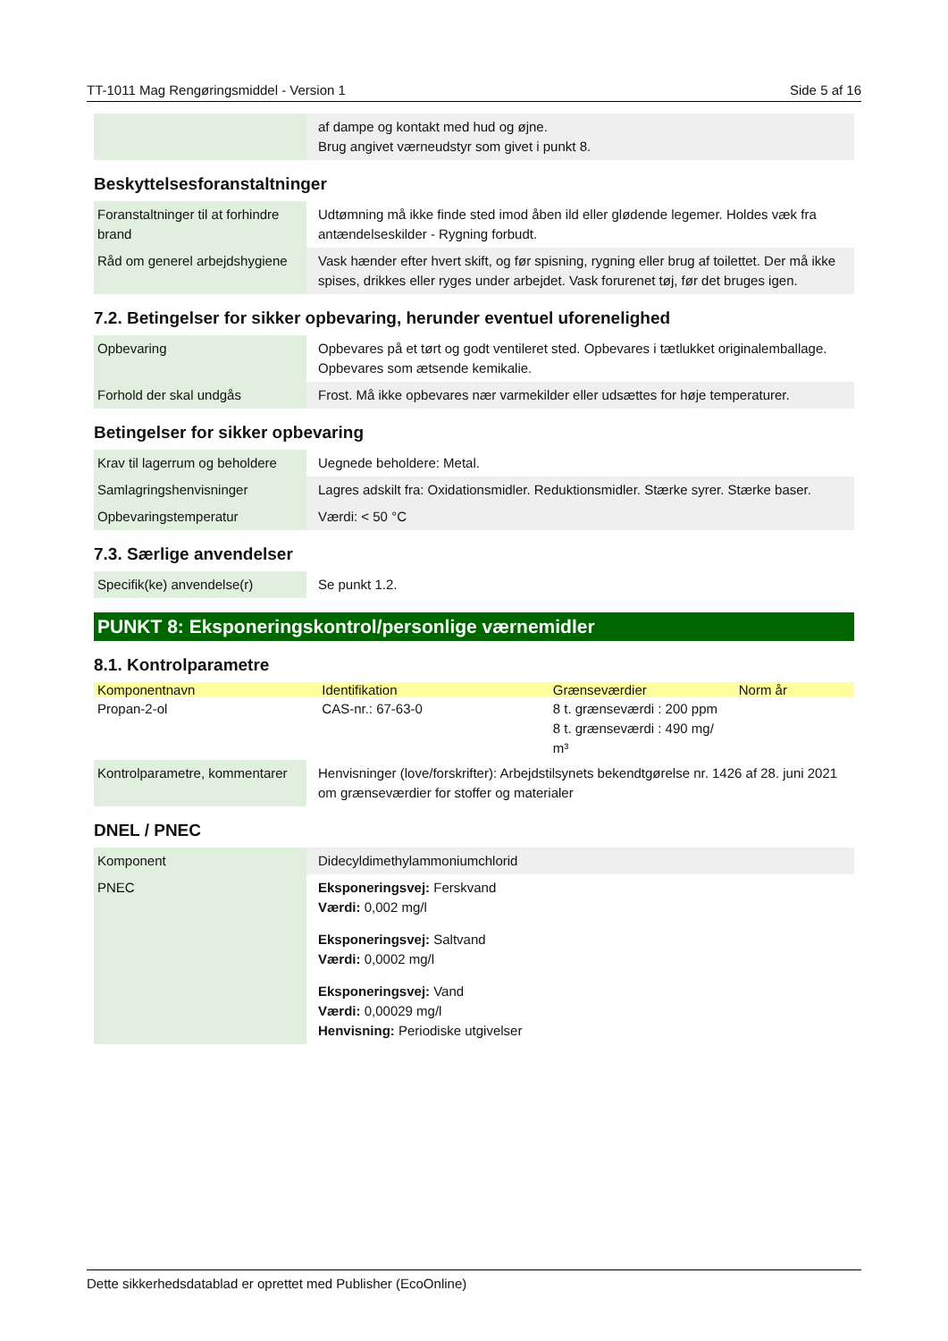TT-1011 Mag Rengøringsmiddel - Version 1 Side 5 af 16
| | af dampe og kontakt med hud og øjne. Brug angivet værneudstyr som givet i punkt 8. |
Beskyttelsesforanstaltninger
| Foranstaltninger til at forhindre brand | Udtømning må ikke finde sted imod åben ild eller glødende legemer. Holdes væk fra antændelseskilder - Rygning forbudt. |
| Råd om generel arbejdshygiene | Vask hænder efter hvert skift, og før spisning, rygning eller brug af toilettet. Der må ikke spises, drikkes eller ryges under arbejdet. Vask forurenet tøj, før det bruges igen. |
7.2. Betingelser for sikker opbevaring, herunder eventuel uforenelighed
| Opbevaring | Opbevares på et tørt og godt ventileret sted. Opbevares i tætlukket originalemballage. Opbevares som ætsende kemikalie. |
| Forhold der skal undgås | Frost. Må ikke opbevares nær varmekilder eller udsættes for høje temperaturer. |
Betingelser for sikker opbevaring
| Krav til lagerrum og beholdere | Uegnede beholdere: Metal. |
| Samlagringshenvisninger | Lagres adskilt fra: Oxidationsmidler. Reduktionsmidler. Stærke syrer. Stærke baser. |
| Opbevaringstemperatur | Værdi: < 50 °C |
7.3. Særlige anvendelser
| Specifik(ke) anvendelse(r) | Se punkt 1.2. |
PUNKT 8: Eksponeringskontrol/personlige værnemidler
8.1. Kontrolparametre
| Komponentnavn | Identifikation | Grænseværdier | Norm år |
| --- | --- | --- | --- |
| Propan-2-ol | CAS-nr.: 67-63-0 | 8 t. grænseværdi : 200 ppm 8 t. grænseværdi : 490 mg/ m³ | |
| Kontrolparametre, kommentarer | Henvisninger (love/forskrifter): Arbejdstilsynets bekendtgørelse nr. 1426 af 28. juni 2021 om grænseværdier for stoffer og materialer |
DNEL / PNEC
| Komponent | Didecyldimethylammoniumchlorid |
| PNEC | Eksponeringsvej: Ferskvand Værdi: 0,002 mg/l Eksponeringsvej: Saltvand Værdi: 0,0002 mg/l Eksponeringsvej: Vand Værdi: 0,00029 mg/l Henvisning: Periodiske utgivelser |
Dette sikkerhedsdatablad er oprettet med Publisher (EcoOnline)